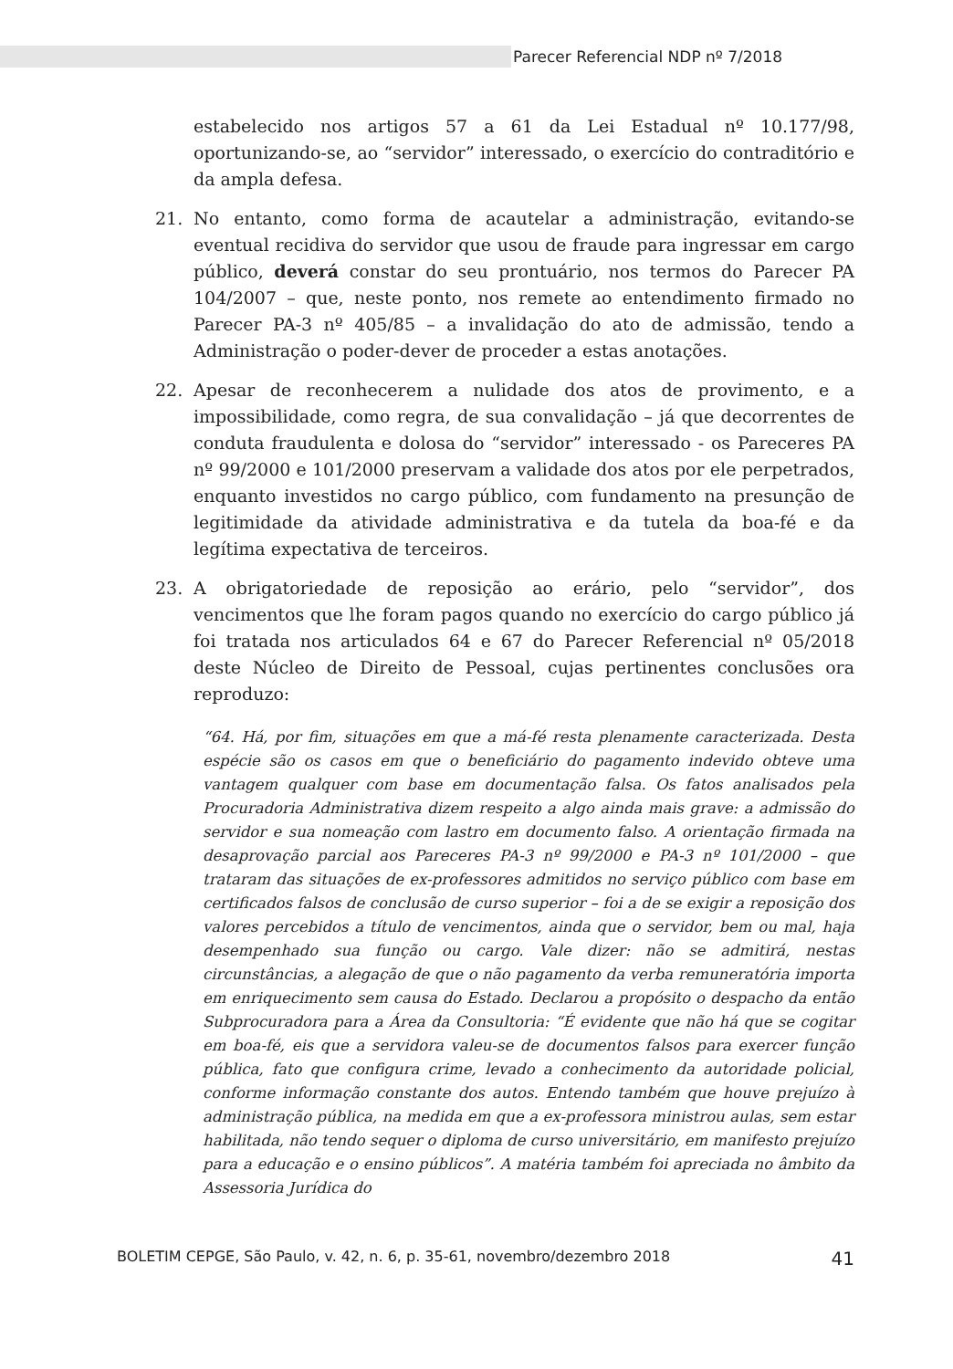Parecer Referencial NDP nº 7/2018
estabelecido nos artigos 57 a 61 da Lei Estadual nº 10.177/98, oportunizando-se, ao “servidor” interessado, o exercício do contraditório e da ampla defesa.
21. No entanto, como forma de acautelar a administração, evitando-se eventual recidiva do servidor que usou de fraude para ingressar em cargo público, deverá constar do seu prontuário, nos termos do Parecer PA 104/2007 – que, neste ponto, nos remete ao entendimento firmado no Parecer PA-3 nº 405/85 – a invalidação do ato de admissão, tendo a Administração o poder-dever de proceder a estas anotações.
22. Apesar de reconhecerem a nulidade dos atos de provimento, e a impossibilidade, como regra, de sua convalidação – já que decorrentes de conduta fraudulenta e dolosa do “servidor” interessado - os Pareceres PA nº 99/2000 e 101/2000 preservam a validade dos atos por ele perpetrados, enquanto investidos no cargo público, com fundamento na presunção de legitimidade da atividade administrativa e da tutela da boa-fé e da legítima expectativa de terceiros.
23. A obrigatoriedade de reposição ao erário, pelo “servidor”, dos vencimentos que lhe foram pagos quando no exercício do cargo público já foi tratada nos articulados 64 e 67 do Parecer Referencial nº 05/2018 deste Núcleo de Direito de Pessoal, cujas pertinentes conclusões ora reproduzo:
“64. Há, por fim, situações em que a má-fé resta plenamente caracterizada. Desta espécie são os casos em que o beneficiário do pagamento indevido obteve uma vantagem qualquer com base em documentação falsa. Os fatos analisados pela Procuradoria Administrativa dizem respeito a algo ainda mais grave: a admissão do servidor e sua nomeação com lastro em documento falso. A orientação firmada na desaprovação parcial aos Pareceres PA-3 nº 99/2000 e PA-3 nº 101/2000 – que trataram das situações de ex-professores admitidos no serviço público com base em certificados falsos de conclusão de curso superior – foi a de se exigir a reposição dos valores percebidos a título de vencimentos, ainda que o servidor, bem ou mal, haja desempenhado sua função ou cargo. Vale dizer: não se admitirá, nestas circunstâncias, a alegação de que o não pagamento da verba remuneratória importa em enriquecimento sem causa do Estado. Declarou a propósito o despacho da então Subprocuradora para a Área da Consultoria: “É evidente que não há que se cogitar em boa-fé, eis que a servidora valeu-se de documentos falsos para exercer função pública, fato que configura crime, levado a conhecimento da autoridade policial, conforme informação constante dos autos. Entendo também que houve prejuízo à administração pública, na medida em que a ex-professora ministrou aulas, sem estar habilitada, não tendo sequer o diploma de curso universitário, em manifesto prejuízo para a educação e o ensino públicos”. A matéria também foi apreciada no âmbito da Assessoria Jurídica do
BOLETIM CEPGE, São Paulo, v. 42, n. 6, p. 35-61, novembro/dezembro 2018 41